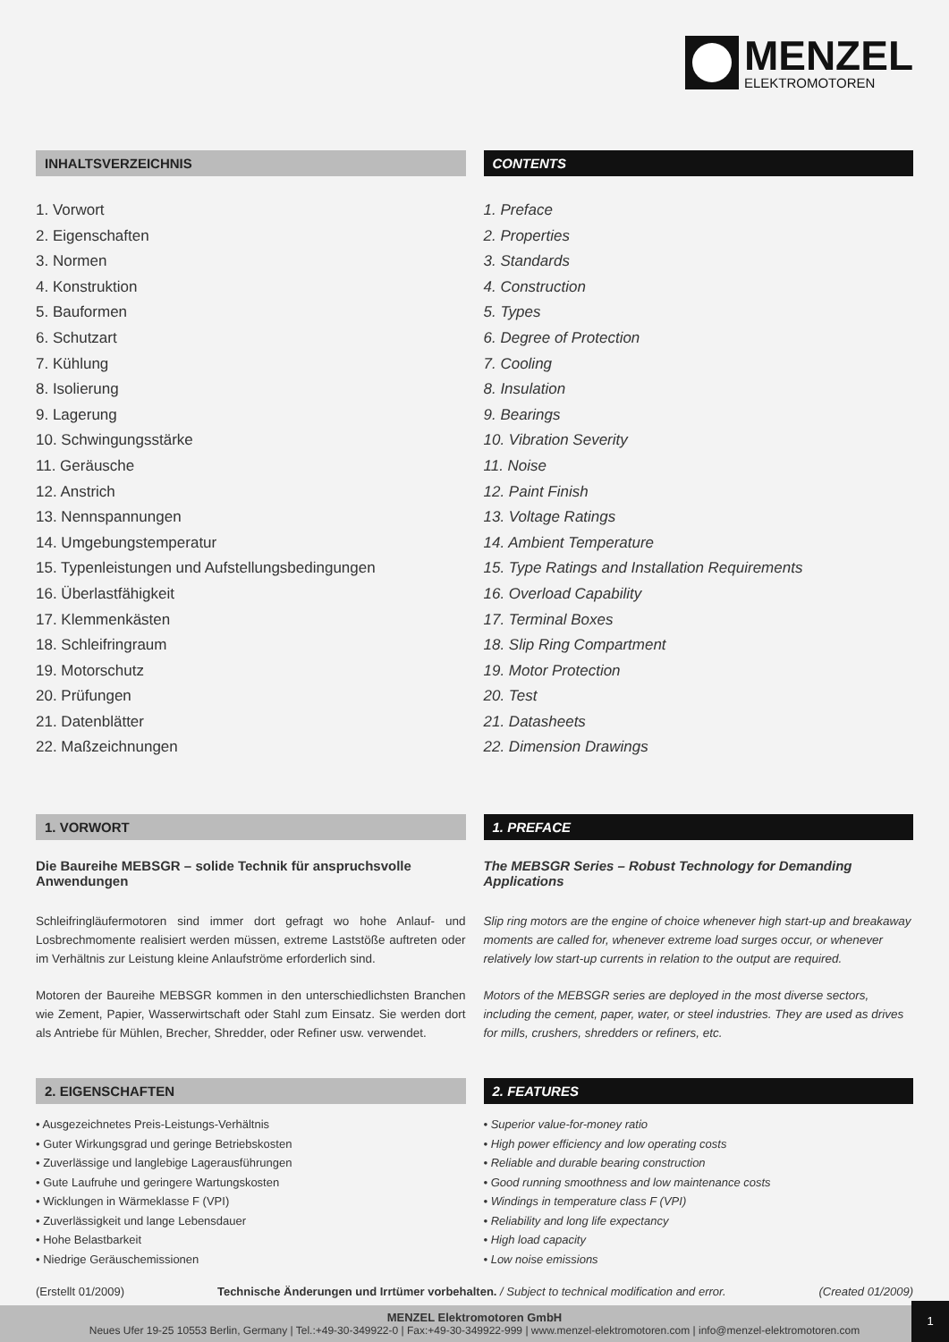MENZEL
ELEKTROMOTOREN
INHALTSVERZEICHNIS
1. Vorwort
2. Eigenschaften
3. Normen
4. Konstruktion
5. Bauformen
6. Schutzart
7. Kühlung
8. Isolierung
9. Lagerung
10. Schwingungsstärke
11. Geräusche
12. Anstrich
13. Nennspannungen
14. Umgebungstemperatur
15. Typenleistungen und Aufstellungsbedingungen
16. Überlastfähigkeit
17. Klemmenkästen
18. Schleifringraum
19. Motorschutz
20. Prüfungen
21. Datenblätter
22. Maßzeichnungen
CONTENTS
1. Preface
2. Properties
3. Standards
4. Construction
5. Types
6. Degree of Protection
7. Cooling
8. Insulation
9. Bearings
10. Vibration Severity
11. Noise
12. Paint Finish
13. Voltage Ratings
14. Ambient Temperature
15. Type Ratings and Installation Requirements
16. Overload Capability
17. Terminal Boxes
18. Slip Ring Compartment
19. Motor Protection
20. Test
21. Datasheets
22. Dimension Drawings
1. VORWORT
Die Baureihe MEBSGR – solide Technik für anspruchsvolle Anwendungen
Schleifringläufermotoren sind immer dort gefragt wo hohe Anlauf- und Losbrechmomente realisiert werden müssen, extreme Laststöße auftreten oder im Verhältnis zur Leistung kleine Anlaufströme erforderlich sind.
Motoren der Baureihe MEBSGR kommen in den unterschiedlichsten Branchen wie Zement, Papier, Wasserwirtschaft oder Stahl zum Einsatz. Sie werden dort als Antriebe für Mühlen, Brecher, Shredder, oder Refiner usw. verwendet.
1. PREFACE
The MEBSGR Series – Robust Technology for Demanding Applications
Slip ring motors are the engine of choice whenever high start-up and breakaway moments are called for, whenever extreme load surges occur, or whenever relatively low start-up currents in relation to the output are required.
Motors of the MEBSGR series are deployed in the most diverse sectors, including the cement, paper, water, or steel industries. They are used as drives for mills, crushers, shredders or refiners, etc.
2. EIGENSCHAFTEN
• Ausgezeichnetes Preis-Leistungs-Verhältnis
• Guter Wirkungsgrad und geringe Betriebskosten
• Zuverlässige und langlebige Lagerausführungen
• Gute Laufruhe und geringere Wartungskosten
• Wicklungen in Wärmeklasse F (VPI)
• Zuverlässigkeit und lange Lebensdauer
• Hohe Belastbarkeit
• Niedrige Geräuschemissionen
2. FEATURES
• Superior value-for-money ratio
• High power efficiency and low operating costs
• Reliable and durable bearing construction
• Good running smoothness and low maintenance costs
• Windings in temperature class F (VPI)
• Reliability and long life expectancy
• High load capacity
• Low noise emissions
(Erstellt 01/2009) Technische Änderungen und Irrtümer vorbehalten. / Subject to technical modification and error. (Created 01/2009)
MENZEL Elektromotoren GmbH
Neues Ufer 19-25 10553 Berlin, Germany | Tel.:+49-30-349922-0 | Fax:+49-30-349922-999 | www.menzel-elektromotoren.com | info@menzel-elektromotoren.com
1